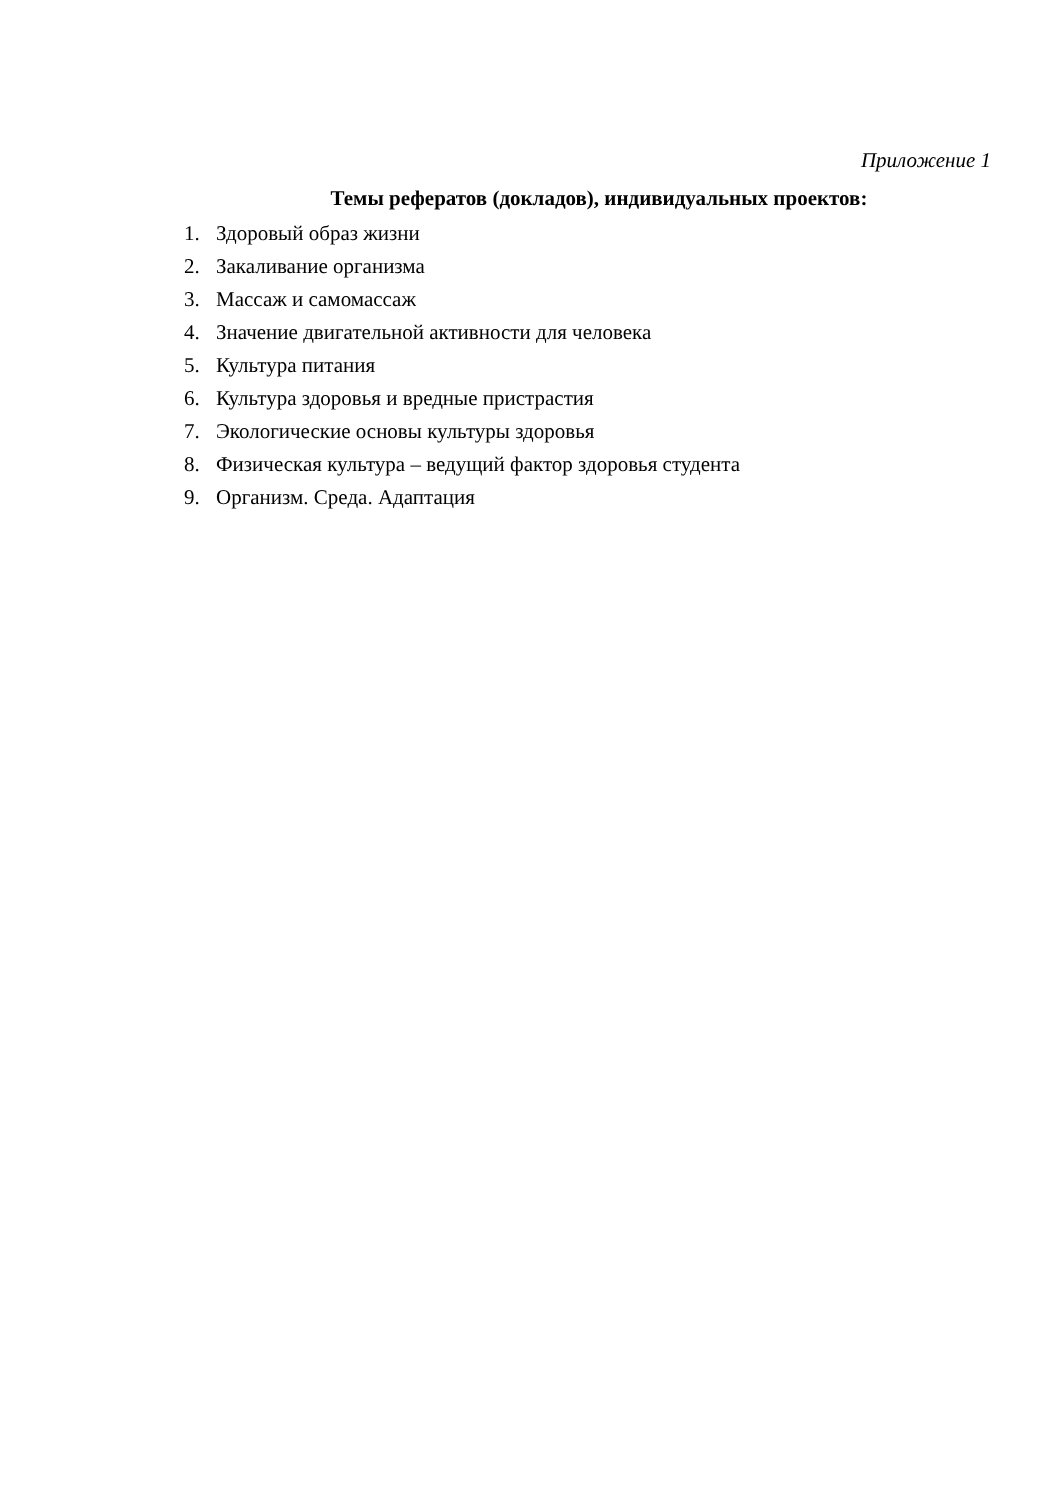Приложение 1
Темы рефератов (докладов), индивидуальных проектов:
1. Здоровый образ жизни
2. Закаливание организма
3. Массаж и самомассаж
4. Значение двигательной активности для человека
5. Культура питания
6. Культура здоровья и вредные пристрастия
7. Экологические основы культуры здоровья
8. Физическая культура – ведущий фактор здоровья студента
9. Организм. Среда. Адаптация